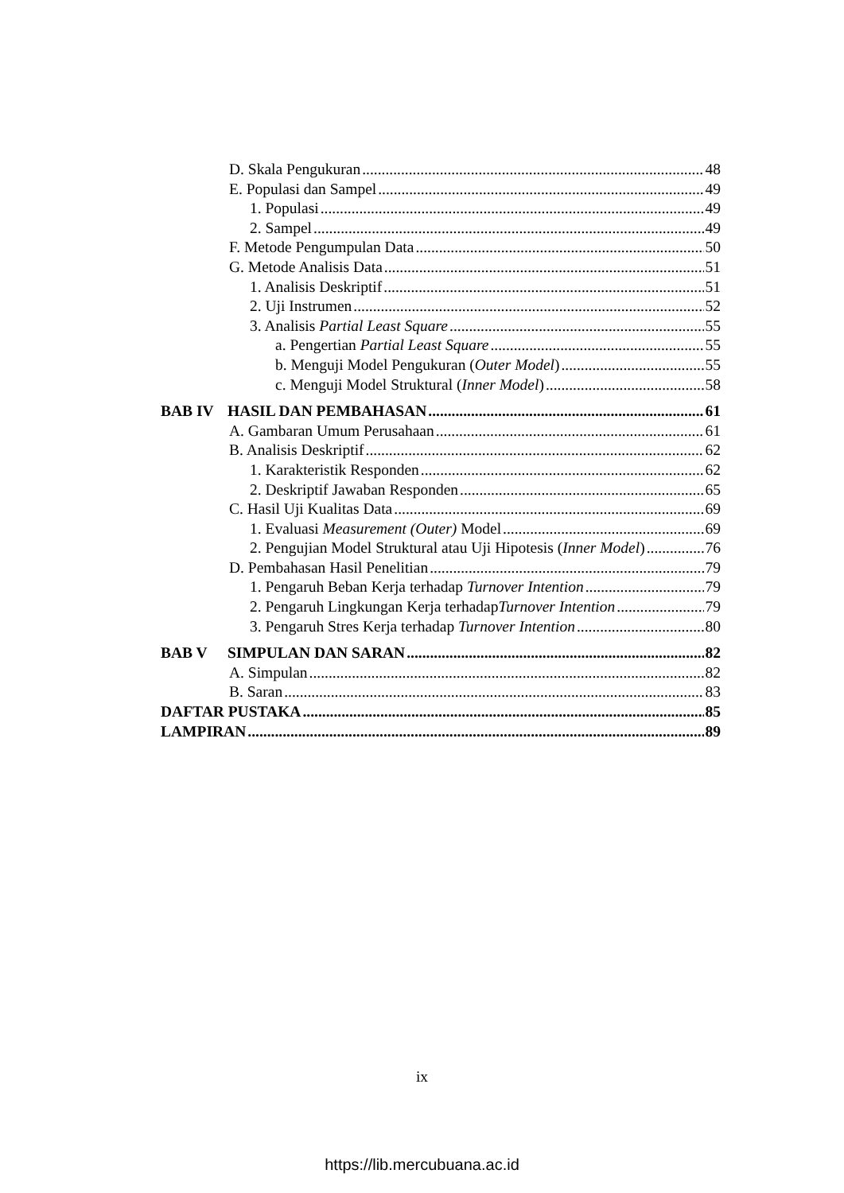D. Skala Pengukuran 48
E. Populasi dan Sampel 49
1. Populasi 49
2. Sampel 49
F. Metode Pengumpulan Data 50
G. Metode Analisis Data 51
1. Analisis Deskriptif 51
2. Uji Instrumen 52
3. Analisis Partial Least Square 55
a. Pengertian Partial Least Square 55
b. Menguji Model Pengukuran (Outer Model) 55
c. Menguji Model Struktural (Inner Model) 58
BAB IV HASIL DAN PEMBAHASAN 61
A. Gambaran Umum Perusahaan 61
B. Analisis Deskriptif 62
1. Karakteristik Responden 62
2. Deskriptif Jawaban Responden 65
C. Hasil Uji Kualitas Data 69
1. Evaluasi Measurement (Outer) Model 69
2. Pengujian Model Struktural atau Uji Hipotesis (Inner Model) 76
D. Pembahasan Hasil Penelitian 79
1. Pengaruh Beban Kerja terhadap Turnover Intention 79
2. Pengaruh Lingkungan Kerja terhadapTurnover Intention 79
3. Pengaruh Stres Kerja terhadap Turnover Intention 80
BAB V SIMPULAN DAN SARAN 82
A. Simpulan 82
B. Saran 83
DAFTAR PUSTAKA 85
LAMPIRAN 89
ix
https://lib.mercubuana.ac.id